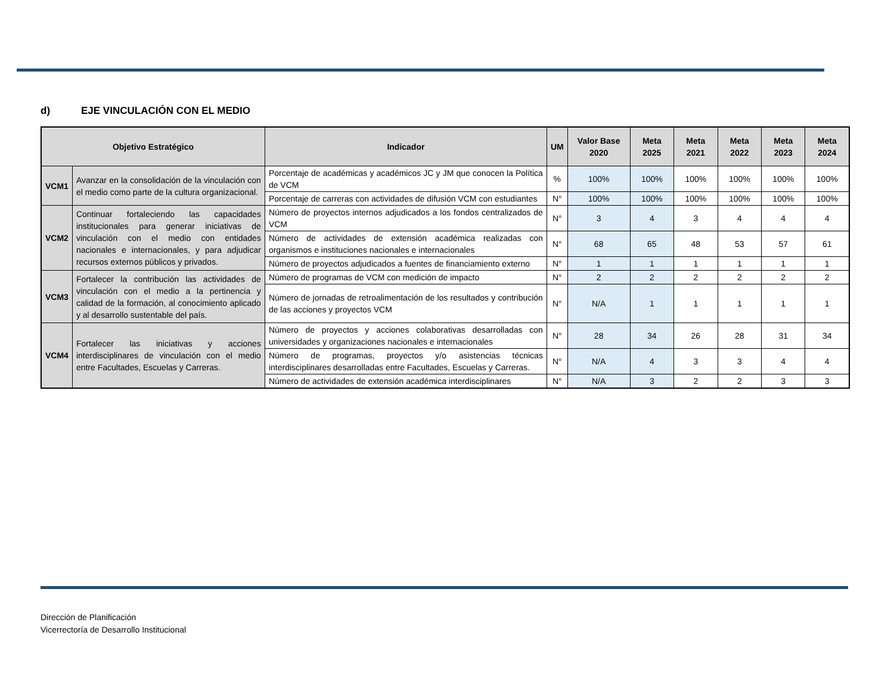d) EJE VINCULACIÓN CON EL MEDIO
| Objetivo Estratégico | | Indicador | UM | Valor Base 2020 | Meta 2025 | Meta 2021 | Meta 2022 | Meta 2023 | Meta 2024 |
| --- | --- | --- | --- | --- | --- | --- | --- | --- | --- |
| VCM1 | Avanzar en la consolidación de la vinculación con el medio como parte de la cultura organizacional. | Porcentaje de académicas y académicos JC y JM que conocen la Política de VCM | % | 100% | 100% | 100% | 100% | 100% | 100% |
| | | Porcentaje de carreras con actividades de difusión VCM con estudiantes | N° | 100% | 100% | 100% | 100% | 100% | 100% |
| VCM2 | Continuar fortaleciendo las capacidades institucionales para generar iniciativas de vinculación con el medio con entidades nacionales e internacionales, y para adjudicar recursos externos públicos y privados. | Número de proyectos internos adjudicados a los fondos centralizados de VCM | N° | 3 | 4 | 3 | 4 | 4 | 4 |
| | | Número de actividades de extensión académica realizadas con organismos e instituciones nacionales e internacionales | N° | 68 | 65 | 48 | 53 | 57 | 61 |
| | | Número de proyectos adjudicados a fuentes de financiamiento externo | N° | 1 | 1 | 1 | 1 | 1 | 1 |
| VCM3 | Fortalecer la contribución las actividades de vinculación con el medio a la pertinencia y calidad de la formación, al conocimiento aplicado y al desarrollo sustentable del país. | Número de programas de VCM con medición de impacto | N° | 2 | 2 | 2 | 2 | 2 | 2 |
| | | Número de jornadas de retroalimentación de los resultados y contribución de las acciones y proyectos VCM | N° | N/A | 1 | 1 | 1 | 1 | 1 |
| VCM4 | Fortalecer las iniciativas y acciones interdisciplinares de vinculación con el medio entre Facultades, Escuelas y Carreras. | Número de proyectos y acciones colaborativas desarrolladas con universidades y organizaciones nacionales e internacionales | N° | 28 | 34 | 26 | 28 | 31 | 34 |
| | | Número de programas, proyectos y/o asistencias técnicas interdisciplinares desarrolladas entre Facultades, Escuelas y Carreras. | N° | N/A | 4 | 3 | 3 | 4 | 4 |
| | | Número de actividades de extensión académica interdisciplinares | N° | N/A | 3 | 2 | 2 | 3 | 3 |
Dirección de Planificación
Vicerrectoría de Desarrollo Institucional